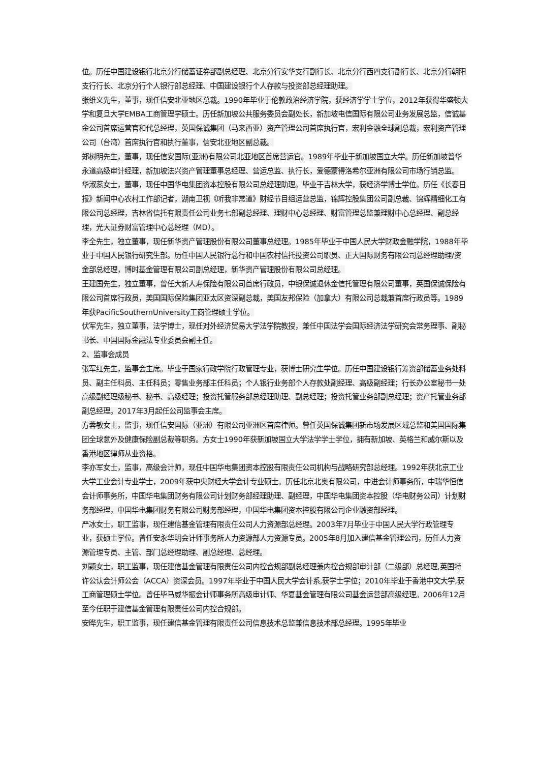位。历任中国建设银行北京分行储蓄证券部副总经理、北京分行安华支行副行长、北京分行西四支行副行长、北京分行朝阳支行行长、北京分行个人银行部总经理、中国建设银行个人存款与投资部总经理助理。
张维义先生，董事，现任信安北亚地区总裁。1990年毕业于伦敦政治经济学院，获经济学学士学位，2012年获得华盛顿大学和复旦大学EMBA工商管理学硕士。历任新加坡公共服务委员会副处长，新加坡电信国际有限公司业务发展总监，信诚基金公司首席运营官和代总经理，英国保诚集团（马来西亚）资产管理公司首席执行官，宏利金融全球副总裁，宏利资产管理公司（台湾）首席执行官和执行董事，信安北亚地区副总裁。
郑树明先生，董事，现任信安国际(亚洲)有限公司北亚地区首席营运官。1989年毕业于新加坡国立大学。历任新加坡普华永道高级审计经理，新加坡法兴资产管理董事总经理、营运总监、执行长，爱德蒙得洛希尔亚洲有限公司市场行销总监。
华淑蕊女士，董事，现任中国华电集团资本控股有限公司总经理助理。毕业于吉林大学，获经济学博士学位。历任《长春日报》新闻中心农村工作部记者，湖南卫视《听我非常道》财经节目组运营总监，锦辉控股集团公司副总裁、锦辉精细化工有限公司总经理，吉林省信托有限责任公司业务七部副总经理、理财中心总经理、财富管理总监兼理财中心总经理、副总经理，光大证券财富管理中心总经理（MD）。
李全先生，独立董事，现任新华资产管理股份有限公司董事总经理。1985年毕业于中国人民大学财政金融学院，1988年毕业于中国人民银行研究生部。历任中国人民银行总行和中国农村信托投资公司职员、正大国际财务有限公司总经理助理/资金部总经理，博时基金管理有限公司副总经理，新华资产管理股份有限公司总经理。
王建国先生，独立董事，曾任大新人寿保险有限公司首席行政员，中银保诚退休金信托管理有限公司董事，英国保诚保险有限公司首席行政员，美国国际保险集团亚太区资深副总裁，美国友邦保险（加拿大）有限公司总裁兼首席行政员等。1989年获PacificSouthernUniversity工商管理硕士学位。
伏军先生，独立董事，法学博士，现任对外经济贸易大学法学院教授，兼任中国法学会国际经济法学研究会常务理事、副秘书长、中国国际金融法专业委员会副主任。
2、监事会成员
张军红先生，监事会主席。毕业于国家行政学院行政管理专业，获博士研究生学位。历任中国建设银行筹资部储蓄业务处科员、副主任科员、主任科员；零售业务部主任科员；个人银行业务部个人存款处副经理、高级副经理；行长办公室秘书一处高级副经理级秘书、秘书、高级经理；投资托管服务部总经理助理、副总经理；投资托管业务部副总经理；资产托管业务部副总经理。2017年3月起任公司监事会主席。
方蓉敏女士，监事，现任信安国际（亚洲）有限公司亚洲区首席律师。曾任英国保诚集团新市场发展区域总监和美国国际集团全球意外及健康保险副总裁等职务。方女士1990年获新加坡国立大学法学学士学位，拥有新加坡、英格兰和威尔斯以及香港地区律师从业资格。
李亦军女士，监事，高级会计师，现任中国华电集团资本控股有限责任公司机构与战略研究部总经理。1992年获北京工业大学工业会计专业学士，2009年获中央财经大学会计专业硕士。历任北京北奥有限公司，中进会计师事务所，中瑞华恒信会计师事务所，中国华电集团财务有限公司计划财务部经理助理、副经理，中国华电集团资本控股（华电财务公司）计划财务部经理，中国华电集团财务有限公司财务部经理，中国华电集团资本控股有限公司企业融资部经理。
严冰女士，职工监事，现任建信基金管理有限责任公司人力资源部总经理。2003年7月毕业于中国人民大学行政管理专业，获硕士学位。曾任安永华明会计师事务所人力资源部人力资源专员。2005年8月加入建信基金管理公司，历任人力资源管理专员、主管、部门总经理助理、副总经理、总经理。
刘颖女士，职工监事，现任建信基金管理有限责任公司内控合规部副总经理兼内控合规部审计部（二级部）总经理,英国特许公认会计师公会（ACCA）资深会员。1997年毕业于中国人民大学会计系,获学士学位；2010年毕业于香港中文大学,获工商管理硕士学位。曾任毕马威华振会计师事务所高级审计师、华夏基金管理有限公司基金运营部高级经理。2006年12月至今任职于建信基金管理有限责任公司内控合规部。
安晔先生，职工监事，现任建信基金管理有限责任公司信息技术总监兼信息技术部总经理。1995年毕业